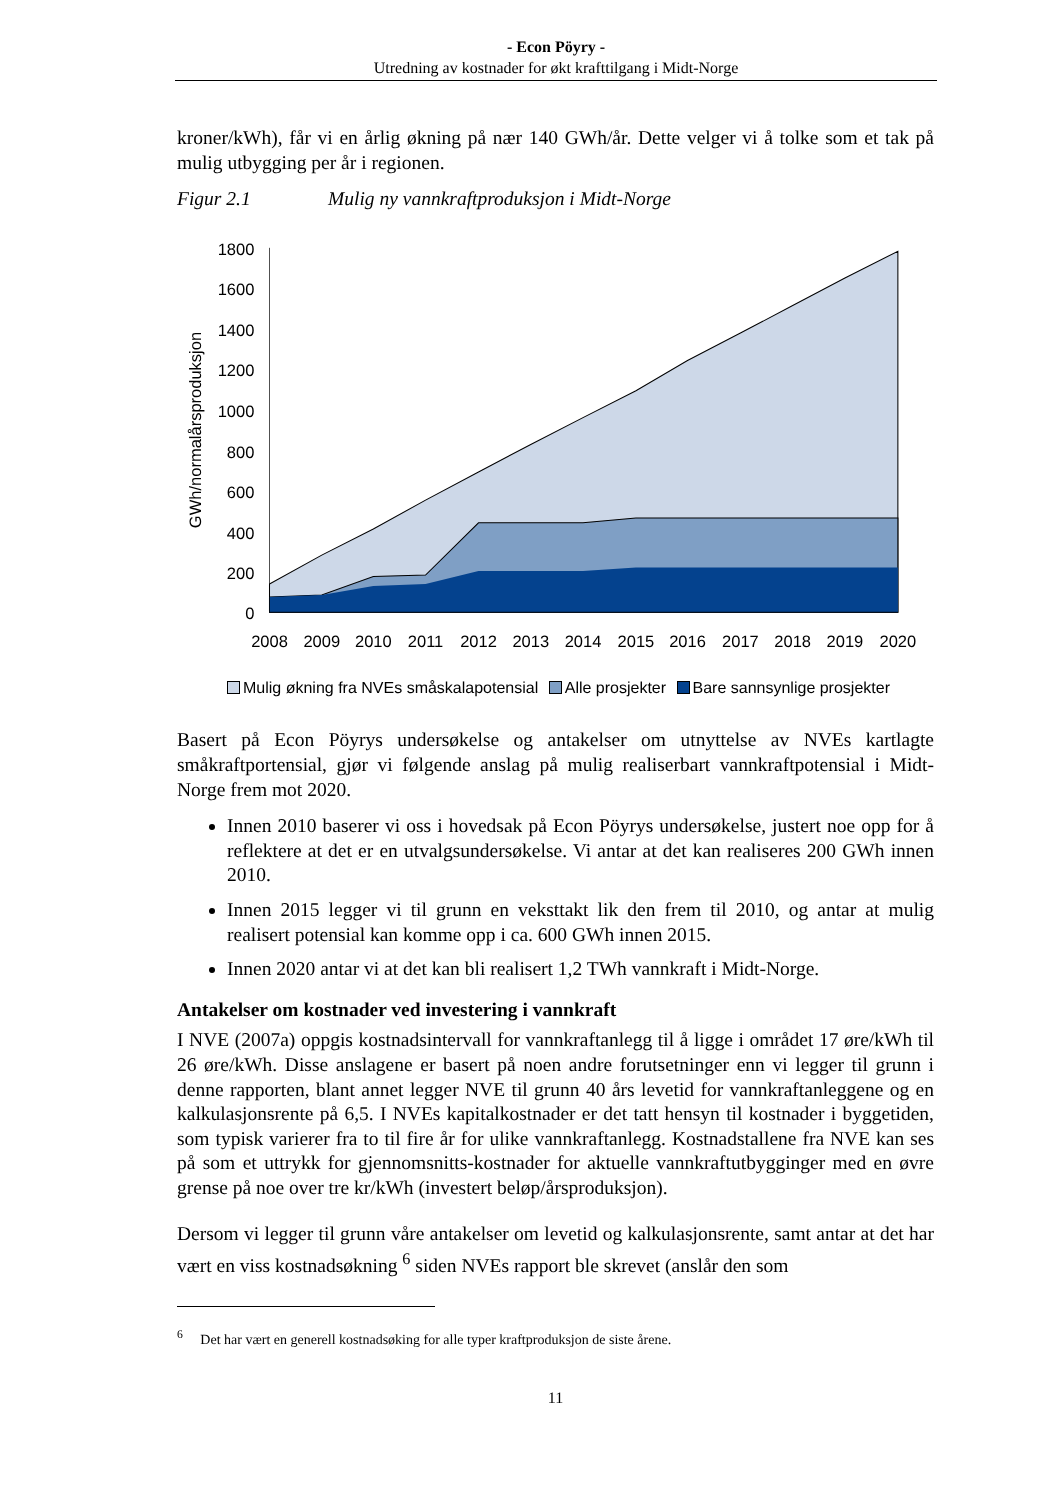- Econ Pöyry -
Utredning av kostnader for økt krafttilgang i Midt-Norge
kroner/kWh), får vi en årlig økning på nær 140 GWh/år. Dette velger vi å tolke som et tak på mulig utbygging per år i regionen.
Figur 2.1 Mulig ny vannkraftproduksjon i Midt-Norge
1800
1600
1400
1200
1000
800
600
400
200
0
GWh/normalårsproduksjon
2008
2009
2010
2011
2012
2013
2014
2015
2016
2017
2018
2019
2020
Mulig økning fra NVEs småskalapotensial Alle prosjekter Bare sannsynlige prosjekter
Basert på Econ Pöyrys undersøkelse og antakelser om utnyttelse av NVEs kartlagte småkraftportensial, gjør vi følgende anslag på mulig realiserbart vannkraftpotensial i Midt-Norge frem mot 2020.
Innen 2010 baserer vi oss i hovedsak på Econ Pöyrys undersøkelse, justert noe opp for å reflektere at det er en utvalgsundersøkelse. Vi antar at det kan realiseres 200 GWh innen 2010.
Innen 2015 legger vi til grunn en veksttakt lik den frem til 2010, og antar at mulig realisert potensial kan komme opp i ca. 600 GWh innen 2015.
Innen 2020 antar vi at det kan bli realisert 1,2 TWh vannkraft i Midt-Norge.
Antakelser om kostnader ved investering i vannkraft
I NVE (2007a) oppgis kostnadsintervall for vannkraftanlegg til å ligge i området 17 øre/kWh til 26 øre/kWh. Disse anslagene er basert på noen andre forutsetninger enn vi legger til grunn i denne rapporten, blant annet legger NVE til grunn 40 års levetid for vannkraftanleggene og en kalkulasjonsrente på 6,5. I NVEs kapitalkostnader er det tatt hensyn til kostnader i byggetiden, som typisk varierer fra to til fire år for ulike vannkraftanlegg. Kostnadstallene fra NVE kan ses på som et uttrykk for gjennomsnitts-kostnader for aktuelle vannkraftutbygginger med en øvre grense på noe over tre kr/kWh (investert beløp/årsproduksjon).
Dersom vi legger til grunn våre antakelser om levetid og kalkulasjonsrente, samt antar at det har vært en viss kostnadsøkning <sup>6</sup> siden NVEs rapport ble skrevet (anslår den som
<sup>6</sup> Det har vært en generell kostnadsøking for alle typer kraftproduksjon de siste årene.
11